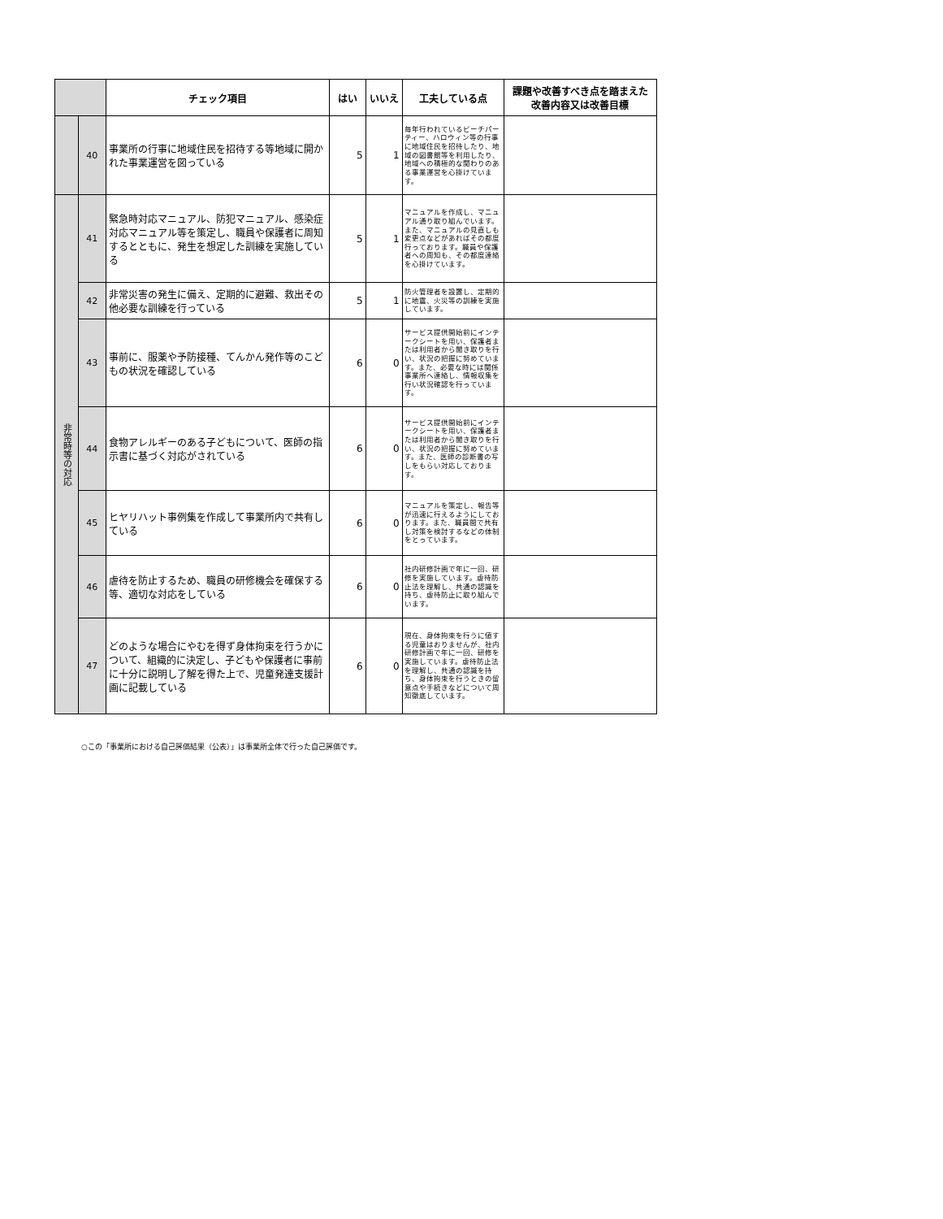| | | チェック項目 | はい | いいえ | 工夫している点 | 課題や改善すべき点を踏まえた 改善内容又は改善目標 |
| --- | --- | --- | --- | --- | --- | --- |
| | 40 | 事業所の行事に地域住民を招待する等地域に開かれた事業運営を図っている | 5 | 1 | 毎年行われているビーチパーティー、ハロウィン等の行事に地域住民を招待したり、地域の図書館等を利用したり、地域への積極的な関わりのある事業運営を心掛けています。 | |
| 非常時等の対応 | 41 | 緊急時対応マニュアル、防犯マニュアル、感染症対応マニュアル等を策定し、職員や保護者に周知するとともに、発生を想定した訓練を実施している | 5 | 1 | マニュアルを作成し、マニュアル通り取り組んでいます。また、マニュアルの見直しも変更点などがあればその都度行っております。職員や保護者への周知も、その都度連絡を心掛けています。 | |
| | 42 | 非常災害の発生に備え、定期的に避難、救出その他必要な訓練を行っている | 5 | 1 | 防火管理者を設置し、定期的に地震、火災等の訓練を実施しています。 | |
| | 43 | 事前に、服薬や予防接種、てんかん発作等のこどもの状況を確認している | 6 | 0 | サービス提供開始前にインテークシートを用い、保護者または利用者から聞き取りを行い、状況の把握に努めています。また、必要な時には関係事業所へ連絡し、情報収集を行い状況確認を行っています。 | |
| | 44 | 食物アレルギーのある子どもについて、医師の指示書に基づく対応がされている | 6 | 0 | サービス提供開始前にインテークシートを用い、保護者または利用者から聞き取りを行い、状況の把握に努めています。また、医師の診断書の写しをもらい対応しております。 | |
| | 45 | ヒヤリハット事例集を作成して事業所内で共有している | 6 | 0 | マニュアルを策定し、報告等が迅速に行えるようにしております。また、職員間で共有し対策を検討するなどの体制をとっています。 | |
| | 46 | 虐待を防止するため、職員の研修機会を確保する等、適切な対応をしている | 6 | 0 | 社内研修計画で年に一回、研修を実施しています。虐待防止法を理解し、共通の認識を持ち、虐待防止に取り組んでいます。 | |
| | 47 | どのような場合にやむを得ず身体拘束を行うかについて、組織的に決定し、子どもや保護者に事前に十分に説明し了解を得た上で、児童発達支援計画に記載している | 6 | 0 | 現在、身体拘束を行うに値する児童はおりませんが、社内研修計画で年に一回、研修を実施しています。虐待防止法を理解し、共通の認識を持ち、身体拘束を行うときの留意点や手続きなどについて周知徹底しています。 | |
○この「事業所における自己評価結果（公表）」は事業所全体で行った自己評価です。